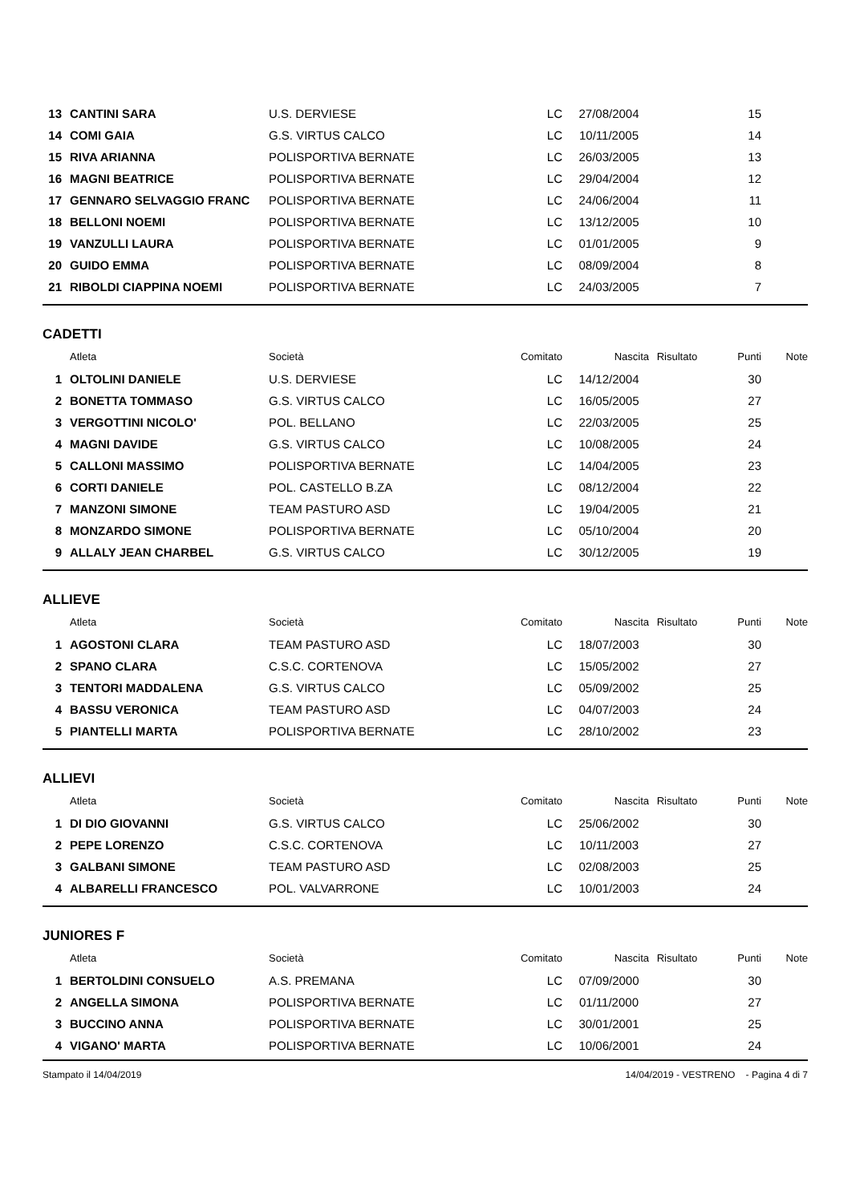| 13 | CANTINI SARA | U.S. DERVIESE | LC | 27/08/2004 | | 15 | |
| 14 | COMI GAIA | G.S. VIRTUS CALCO | LC | 10/11/2005 | | 14 | |
| 15 | RIVA ARIANNA | POLISPORTIVA BERNATE | LC | 26/03/2005 | | 13 | |
| 16 | MAGNI BEATRICE | POLISPORTIVA BERNATE | LC | 29/04/2004 | | 12 | |
| 17 | GENNARO SELVAGGIO FRANC | POLISPORTIVA BERNATE | LC | 24/06/2004 | | 11 | |
| 18 | BELLONI NOEMI | POLISPORTIVA BERNATE | LC | 13/12/2005 | | 10 | |
| 19 | VANZULLI LAURA | POLISPORTIVA BERNATE | LC | 01/01/2005 | | 9 | |
| 20 | GUIDO EMMA | POLISPORTIVA BERNATE | LC | 08/09/2004 | | 8 | |
| 21 | RIBOLDI CIAPPINA NOEMI | POLISPORTIVA BERNATE | LC | 24/03/2005 | | 7 | |
CADETTI
| | Atleta | Società | Comitato | Nascita | Risultato | Punti | Note |
| --- | --- | --- | --- | --- | --- | --- | --- |
| 1 | OLTOLINI DANIELE | U.S. DERVIESE | LC | 14/12/2004 | | 30 | |
| 2 | BONETTA TOMMASO | G.S. VIRTUS CALCO | LC | 16/05/2005 | | 27 | |
| 3 | VERGOTTINI NICOLO' | POL. BELLANO | LC | 22/03/2005 | | 25 | |
| 4 | MAGNI DAVIDE | G.S. VIRTUS CALCO | LC | 10/08/2005 | | 24 | |
| 5 | CALLONI MASSIMO | POLISPORTIVA BERNATE | LC | 14/04/2005 | | 23 | |
| 6 | CORTI DANIELE | POL. CASTELLO B.ZA | LC | 08/12/2004 | | 22 | |
| 7 | MANZONI SIMONE | TEAM PASTURO ASD | LC | 19/04/2005 | | 21 | |
| 8 | MONZARDO SIMONE | POLISPORTIVA BERNATE | LC | 05/10/2004 | | 20 | |
| 9 | ALLALY JEAN CHARBEL | G.S. VIRTUS CALCO | LC | 30/12/2005 | | 19 | |
ALLIEVE
| | Atleta | Società | Comitato | Nascita | Risultato | Punti | Note |
| --- | --- | --- | --- | --- | --- | --- | --- |
| 1 | AGOSTONI CLARA | TEAM PASTURO ASD | LC | 18/07/2003 | | 30 | |
| 2 | SPANO CLARA | C.S.C. CORTENOVA | LC | 15/05/2002 | | 27 | |
| 3 | TENTORI MADDALENA | G.S. VIRTUS CALCO | LC | 05/09/2002 | | 25 | |
| 4 | BASSU VERONICA | TEAM PASTURO ASD | LC | 04/07/2003 | | 24 | |
| 5 | PIANTELLI MARTA | POLISPORTIVA BERNATE | LC | 28/10/2002 | | 23 | |
ALLIEVI
| | Atleta | Società | Comitato | Nascita | Risultato | Punti | Note |
| --- | --- | --- | --- | --- | --- | --- | --- |
| 1 | DI DIO GIOVANNI | G.S. VIRTUS CALCO | LC | 25/06/2002 | | 30 | |
| 2 | PEPE LORENZO | C.S.C. CORTENOVA | LC | 10/11/2003 | | 27 | |
| 3 | GALBANI SIMONE | TEAM PASTURO ASD | LC | 02/08/2003 | | 25 | |
| 4 | ALBARELLI FRANCESCO | POL. VALVARRONE | LC | 10/01/2003 | | 24 | |
JUNIORES F
| | Atleta | Società | Comitato | Nascita | Risultato | Punti | Note |
| --- | --- | --- | --- | --- | --- | --- | --- |
| 1 | BERTOLDINI CONSUELO | A.S. PREMANA | LC | 07/09/2000 | | 30 | |
| 2 | ANGELLA SIMONA | POLISPORTIVA BERNATE | LC | 01/11/2000 | | 27 | |
| 3 | BUCCINO ANNA | POLISPORTIVA BERNATE | LC | 30/01/2001 | | 25 | |
| 4 | VIGANO' MARTA | POLISPORTIVA BERNATE | LC | 10/06/2001 | | 24 | |
Stampato il 14/04/2019 14/04/2019 - VESTRENO - Pagina 4 di 7